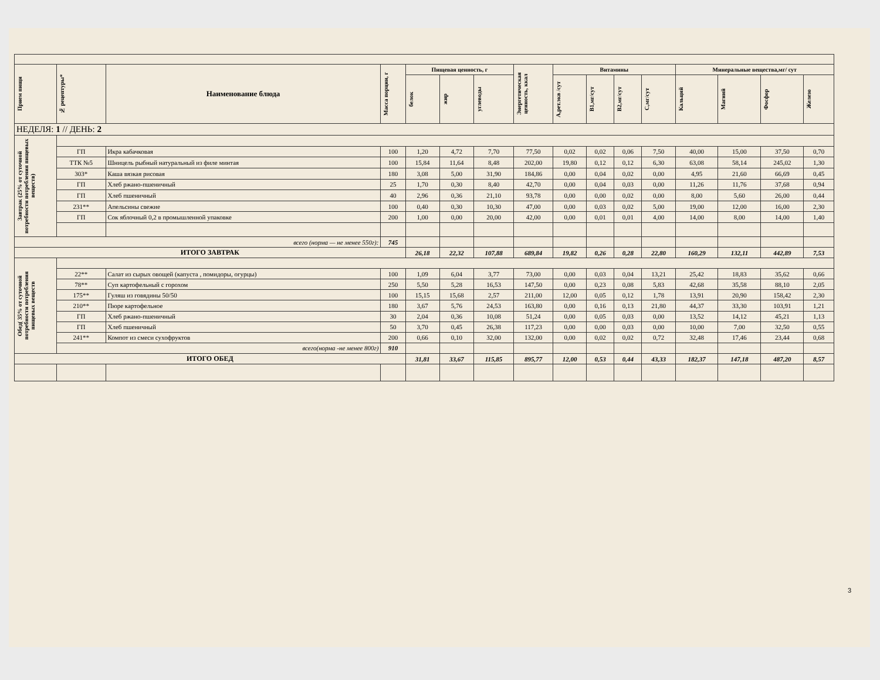| Прием пищи | № рецептуры* | Наименование блюда | Масса порции, г | Пищевая ценность, г | | | Энергетическая ценность, ккал | Витамины | | | | Минеральные вещества,мг/ сут | | | |
| --- | --- | --- | --- | --- | --- | --- | --- | --- | --- | --- | --- | --- | --- | --- | --- |
| | | | | белок | жир | углеводы | | А,рет.экв /сут | В1,мг/сут | В2,мг/сут | С,мг/сут | Кальций | Магний | Фосфор | Железо |
| НЕДЕЛЯ: 1 // ДЕНЬ: 2 | | | | | | | | | | | | | | | |
| Завтрак (25% от суточной потребности потребления пищевых веществ) | | | | | | | | | | | | | | | |
| | ГП | Икра кабачковая | 100 | 1,20 | 4,72 | 7,70 | 77,50 | 0,02 | 0,02 | 0,06 | 7,50 | 40,00 | 15,00 | 37,50 | 0,70 |
| | ТТК №5 | Шницель рыбный натуральный из филе минтая | 100 | 15,84 | 11,64 | 8,48 | 202,00 | 19,80 | 0,12 | 0,12 | 6,30 | 63,08 | 58,14 | 245,02 | 1,30 |
| | 303* | Каша вязкая рисовая | 180 | 3,08 | 5,00 | 31,90 | 184,86 | 0,00 | 0,04 | 0,02 | 0,00 | 4,95 | 21,60 | 66,69 | 0,45 |
| | ГП | Хлеб ржано-пшеничный | 25 | 1,70 | 0,30 | 8,40 | 42,70 | 0,00 | 0,04 | 0,03 | 0,00 | 11,26 | 11,76 | 37,68 | 0,94 |
| | ГП | Хлеб пшеничный | 40 | 2,96 | 0,36 | 21,10 | 93,78 | 0,00 | 0,00 | 0,02 | 0,00 | 8,00 | 5,60 | 26,00 | 0,44 |
| | 231** | Апельсины свежие | 100 | 0,40 | 0,30 | 10,30 | 47,00 | 0,00 | 0,03 | 0,02 | 5,00 | 19,00 | 12,00 | 16,00 | 2,30 |
| | ГП | Сок яблочный 0,2 в промышленной упаковке | 200 | 1,00 | 0,00 | 20,00 | 42,00 | 0,00 | 0,01 | 0,01 | 4,00 | 14,00 | 8,00 | 14,00 | 1,40 |
| всего (норма — не менее 550г): | | | 745 | | | | | | | | | | | | |
| ИТОГО ЗАВТРАК | | | | 26,18 | 22,32 | 107,88 | 689,84 | 19,82 | 0,26 | 0,28 | 22,80 | 160,29 | 132,11 | 442,89 | 7,53 |
| Обед( 35% от суточной потребности потребления пищевых веществ | | | | | | | | | | | | | | | |
| | 22** | Салат из сырых овощей (капуста , помидоры, огурцы) | 100 | 1,09 | 6,04 | 3,77 | 73,00 | 0,00 | 0,03 | 0,04 | 13,21 | 25,42 | 18,83 | 35,62 | 0,66 |
| | 78** | Суп картофельный с горохом | 250 | 5,50 | 5,28 | 16,53 | 147,50 | 0,00 | 0,23 | 0,08 | 5,83 | 42,68 | 35,58 | 88,10 | 2,05 |
| | 175** | Гуляш из говядины 50/50 | 100 | 15,15 | 15,68 | 2,57 | 211,00 | 12,00 | 0,05 | 0,12 | 1,78 | 13,91 | 20,90 | 158,42 | 2,30 |
| | 210** | Пюре картофельное | 180 | 3,67 | 5,76 | 24,53 | 163,80 | 0,00 | 0,16 | 0,13 | 21,80 | 44,37 | 33,30 | 103,91 | 1,21 |
| | ГП | Хлеб ржано-пшеничный | 30 | 2,04 | 0,36 | 10,08 | 51,24 | 0,00 | 0,05 | 0,03 | 0,00 | 13,52 | 14,12 | 45,21 | 1,13 |
| | ГП | Хлеб пшеничный | 50 | 3,70 | 0,45 | 26,38 | 117,23 | 0,00 | 0,00 | 0,03 | 0,00 | 10,00 | 7,00 | 32,50 | 0,55 |
| | 241** | Компот из смеси сухофруктов | 200 | 0,66 | 0,10 | 32,00 | 132,00 | 0,00 | 0,02 | 0,02 | 0,72 | 32,48 | 17,46 | 23,44 | 0,68 |
| | всего(норма -не менее 800г) | | 910 | | | | | | | | | | | | |
| ИТОГО ОБЕД | | | | 31,81 | 33,67 | 115,85 | 895,77 | 12,00 | 0,53 | 0,44 | 43,33 | 182,37 | 147,18 | 487,20 | 8,57 |
3